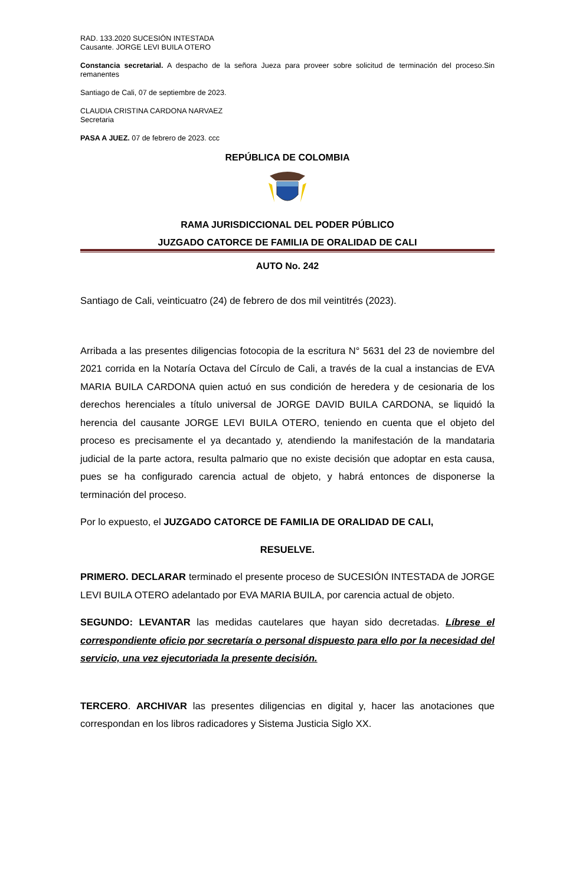RAD. 133.2020 SUCESIÓN INTESTADA
Causante. JORGE LEVI BUILA OTERO
Constancia secretarial. A despacho de la señora Jueza para proveer sobre solicitud de terminación del proceso.Sin remanentes
Santiago de Cali, 07 de septiembre de 2023.
CLAUDIA CRISTINA CARDONA NARVAEZ
Secretaria
PASA A JUEZ. 07 de febrero de 2023. ccc
REPÚBLICA DE COLOMBIA
RAMA JURISDICCIONAL DEL PODER PÚBLICO
JUZGADO CATORCE DE FAMILIA DE ORALIDAD DE CALI
AUTO No. 242
Santiago de Cali, veinticuatro (24) de febrero de dos mil veintitrés (2023).
Arribada a las presentes diligencias fotocopia de la escritura N° 5631 del 23 de noviembre del 2021 corrida en la Notaría Octava del Círculo de Cali, a través de la cual a instancias de EVA MARIA BUILA CARDONA quien actuó en sus condición de heredera y de cesionaria de los derechos herenciales a título universal de JORGE DAVID BUILA CARDONA, se liquidó la herencia del causante JORGE LEVI BUILA OTERO, teniendo en cuenta que el objeto del proceso es precisamente el ya decantado y, atendiendo la manifestación de la mandataria judicial de la parte actora, resulta palmario que no existe decisión que adoptar en esta causa, pues se ha configurado carencia actual de objeto, y habrá entonces de disponerse la terminación del proceso.
Por lo expuesto, el JUZGADO CATORCE DE FAMILIA DE ORALIDAD DE CALI,
RESUELVE.
PRIMERO. DECLARAR terminado el presente proceso de SUCESIÓN INTESTADA de JORGE LEVI BUILA OTERO adelantado por EVA MARIA BUILA, por carencia actual de objeto.
SEGUNDO: LEVANTAR las medidas cautelares que hayan sido decretadas. Líbrese el correspondiente oficio por secretaría o personal dispuesto para ello por la necesidad del servicio, una vez ejecutoriada la presente decisión.
TERCERO. ARCHIVAR las presentes diligencias en digital y, hacer las anotaciones que correspondan en los libros radicadores y Sistema Justicia Siglo XX.